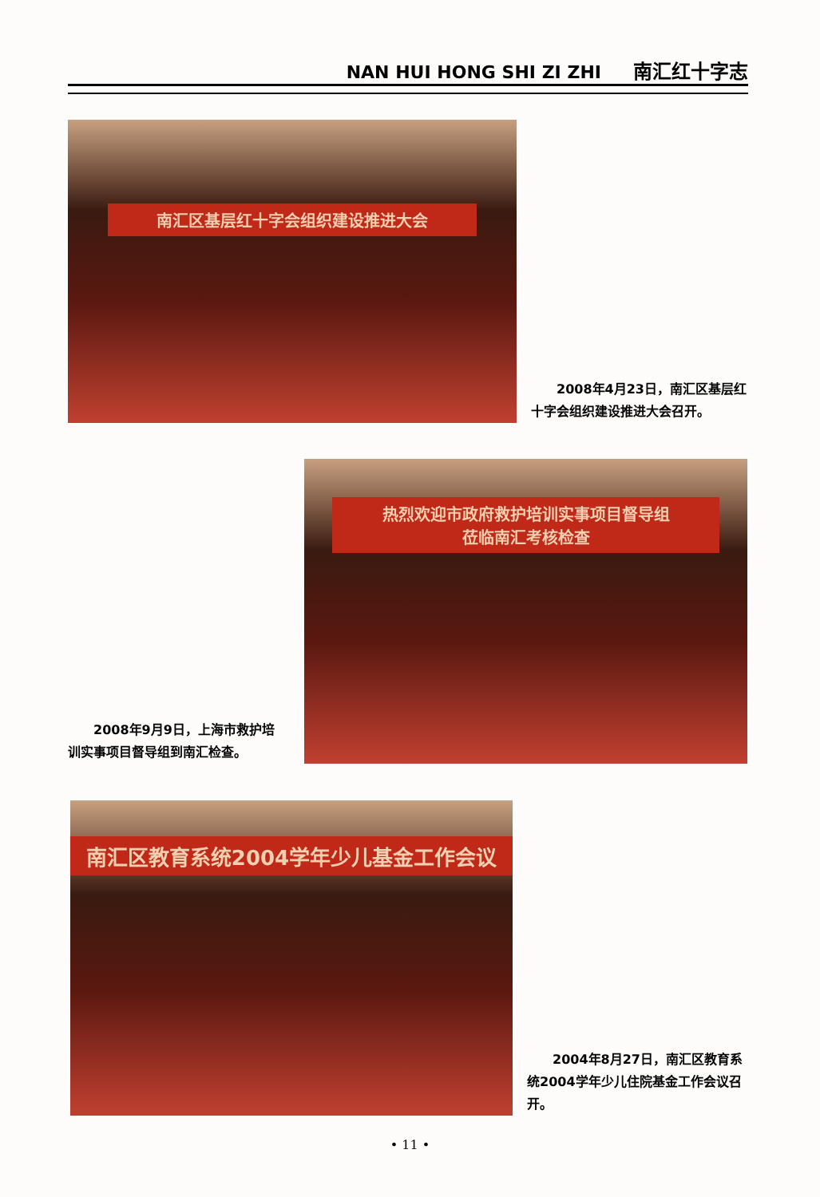NAN HUI HONG SHI ZI ZHI 南汇红十字志
南汇区基层红十字会组织建设推进大会
2008年4月23日，南汇区基层红十字会组织建设推进大会召开。
2008年9月9日，上海市救护培训实事项目督导组到南汇检查。
热烈欢迎市政府救护培训实事项目督导组
莅临南汇考核检查
南汇区教育系统2004学年少儿基金工作会议
2004年8月27日，南汇区教育系统2004学年少儿住院基金工作会议召开。
• 11 •